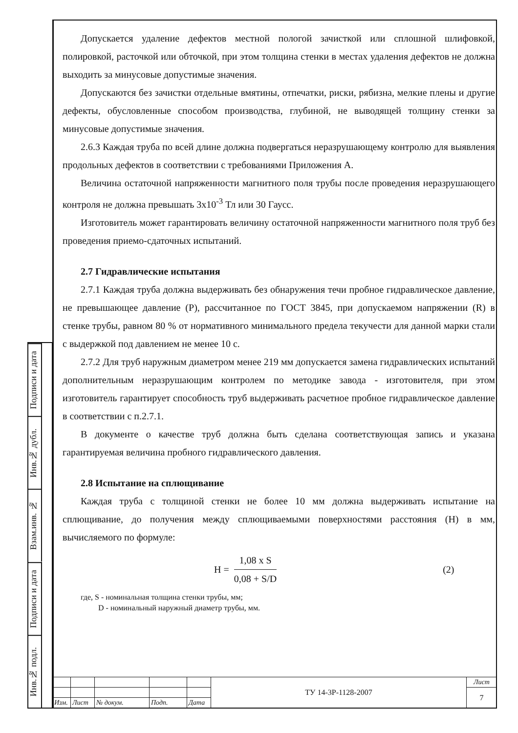Допускается удаление дефектов местной пологой зачисткой или сплошной шлифовкой, полировкой, расточкой или обточкой, при этом толщина стенки в местах удаления дефектов не должна выходить за минусовые допустимые значения.
Допускаются без зачистки отдельные вмятины, отпечатки, риски, рябизна, мелкие плены и другие дефекты, обусловленные способом производства, глубиной, не выводящей толщину стенки за минусовые допустимые значения.
2.6.3 Каждая труба по всей длине должна подвергаться неразрушающему контролю для выявления продольных дефектов в соответствии с требованиями Приложения А.
Величина остаточной напряженности магнитного поля трубы после проведения неразрушающего контроля не должна превышать 3x10<sup>-3</sup> Тл или 30 Гаусс.
Изготовитель может гарантировать величину остаточной напряженности магнитного поля труб без проведения приемо-сдаточных испытаний.
2.7 Гидравлические испытания
2.7.1 Каждая труба должна выдерживать без обнаружения течи пробное гидравлическое давление, не превышающее давление (Р), рассчитанное по ГОСТ 3845, при допускаемом напряжении (R) в стенке трубы, равном 80 % от нормативного минимального предела текучести для данной марки стали с выдержкой под давлением не менее 10 с.
2.7.2 Для труб наружным диаметром менее 219 мм допускается замена гидравлических испытаний дополнительным неразрушающим контролем по методике завода - изготовителя, при этом изготовитель гарантирует способность труб выдерживать расчетное пробное гидравлическое давление в соответствии с п.2.7.1.
В документе о качестве труб должна быть сделана соответствующая запись и указана гарантируемая величина пробного гидравлического давления.
2.8 Испытание на сплющивание
Каждая труба с толщиной стенки не более 10 мм должна выдерживать испытание на сплющивание, до получения между сплющиваемыми поверхностями расстояния (Н) в мм, вычисляемого по формуле:
Н = 1,08 x S 0,08 + S/D (2)
где, S - номинальная толщина стенки трубы, мм;
D - номинальный наружный диаметр трубы, мм.
Подписи и дата
Инв.№ дубл.
Взам.инв. №
Подписи и дата
Инв.№ подл.
| | | | | | ТУ 14-3Р-1128-2007 | Лист |
| | | | | | | 7 |
| Изм. | Лист | № докум. | Подп. | Дата | | |